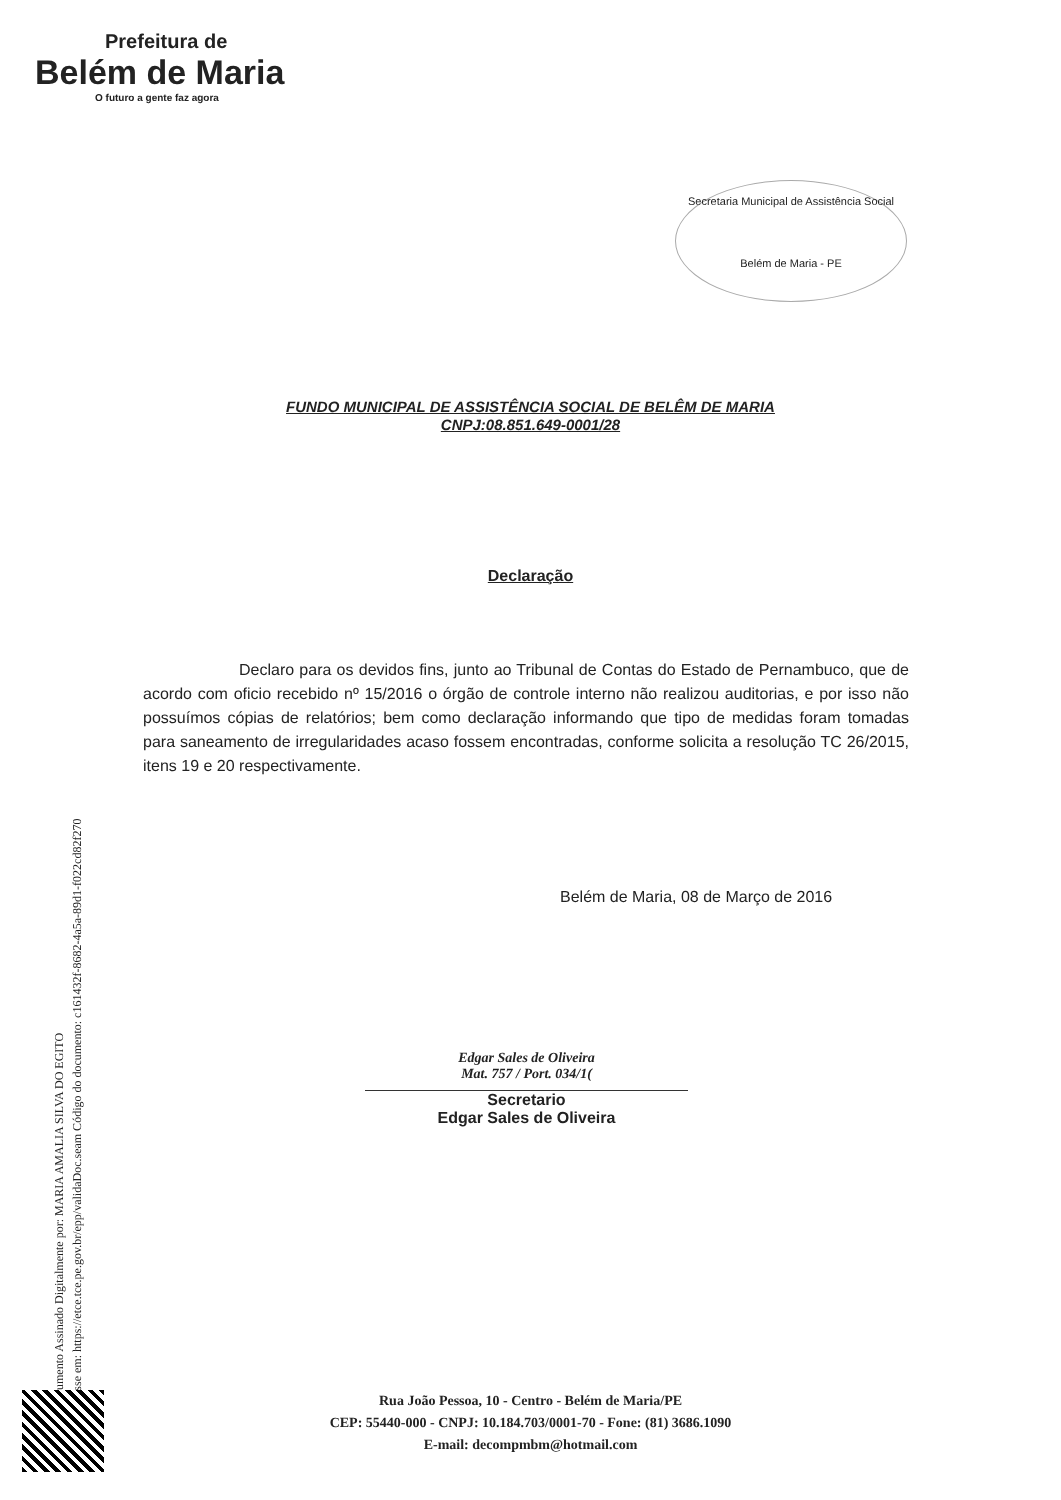Prefeitura de
Belém de Maria
O futuro a gente faz agora
Secretaria Municipal de Assistência Social
Belém de Maria - PE
FUNDO MUNICIPAL DE ASSISTÊNCIA SOCIAL DE BELÊM DE MARIA
CNPJ:08.851.649-0001/28
Declaração
Declaro para os devidos fins, junto ao Tribunal de Contas do Estado de Pernambuco, que de acordo com oficio recebido nº 15/2016 o órgão de controle interno não realizou auditorias, e por isso não possuímos cópias de relatórios; bem como declaração informando que tipo de medidas foram tomadas para saneamento de irregularidades acaso fossem encontradas, conforme solicita a resolução TC 26/2015, itens 19 e 20 respectivamente.
Belém de Maria, 08 de Março de 2016
Edgar Sales de Oliveira
Mat. 757 / Port. 034/1(
Secretario
Edgar Sales de Oliveira
Documento Assinado Digitalmente por: MARIA AMALIA SILVA DO EGITO
Acesse em: https://etce.tce.pe.gov.br/epp/validaDoc.seam Código do documento: c161432f-8682-4a5a-89d1-f022cd82f270
Rua João Pessoa, 10 - Centro - Belém de Maria/PE
CEP: 55440-000 - CNPJ: 10.184.703/0001-70 - Fone: (81) 3686.1090
E-mail: decompmbm@hotmail.com